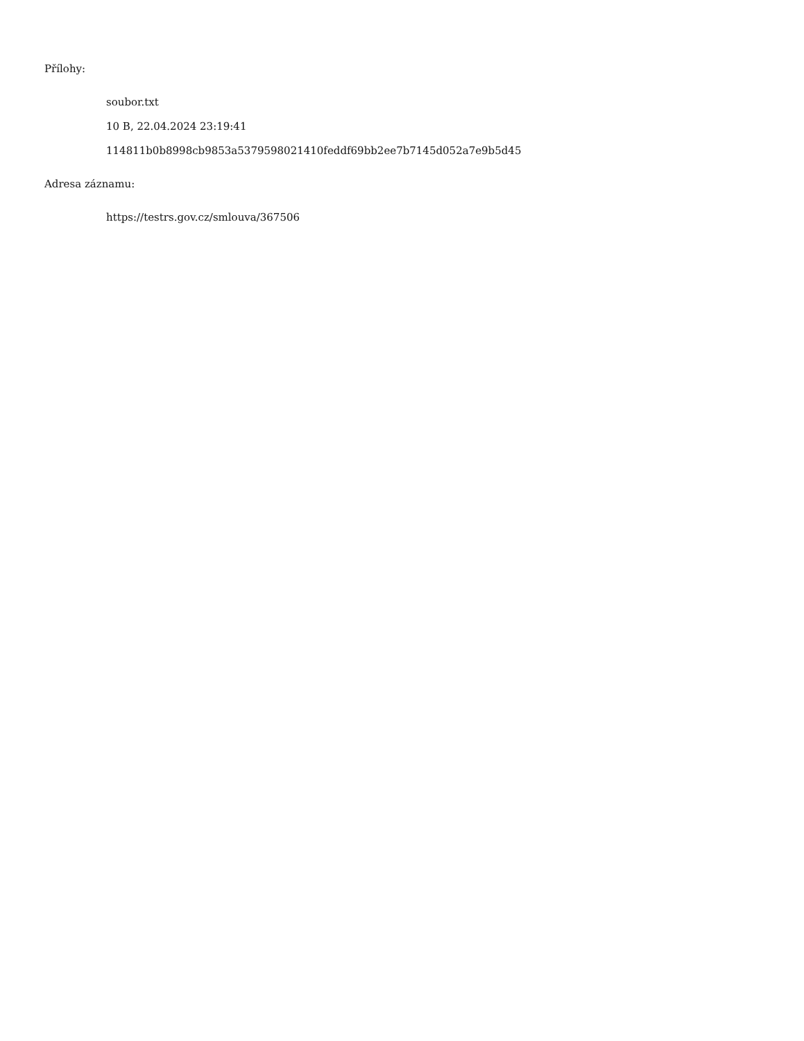Přílohy:
soubor.txt
10 B, 22.04.2024 23:19:41
114811b0b8998cb9853a5379598021410feddf69bb2ee7b7145d052a7e9b5d45
Adresa záznamu:
https://testrs.gov.cz/smlouva/367506